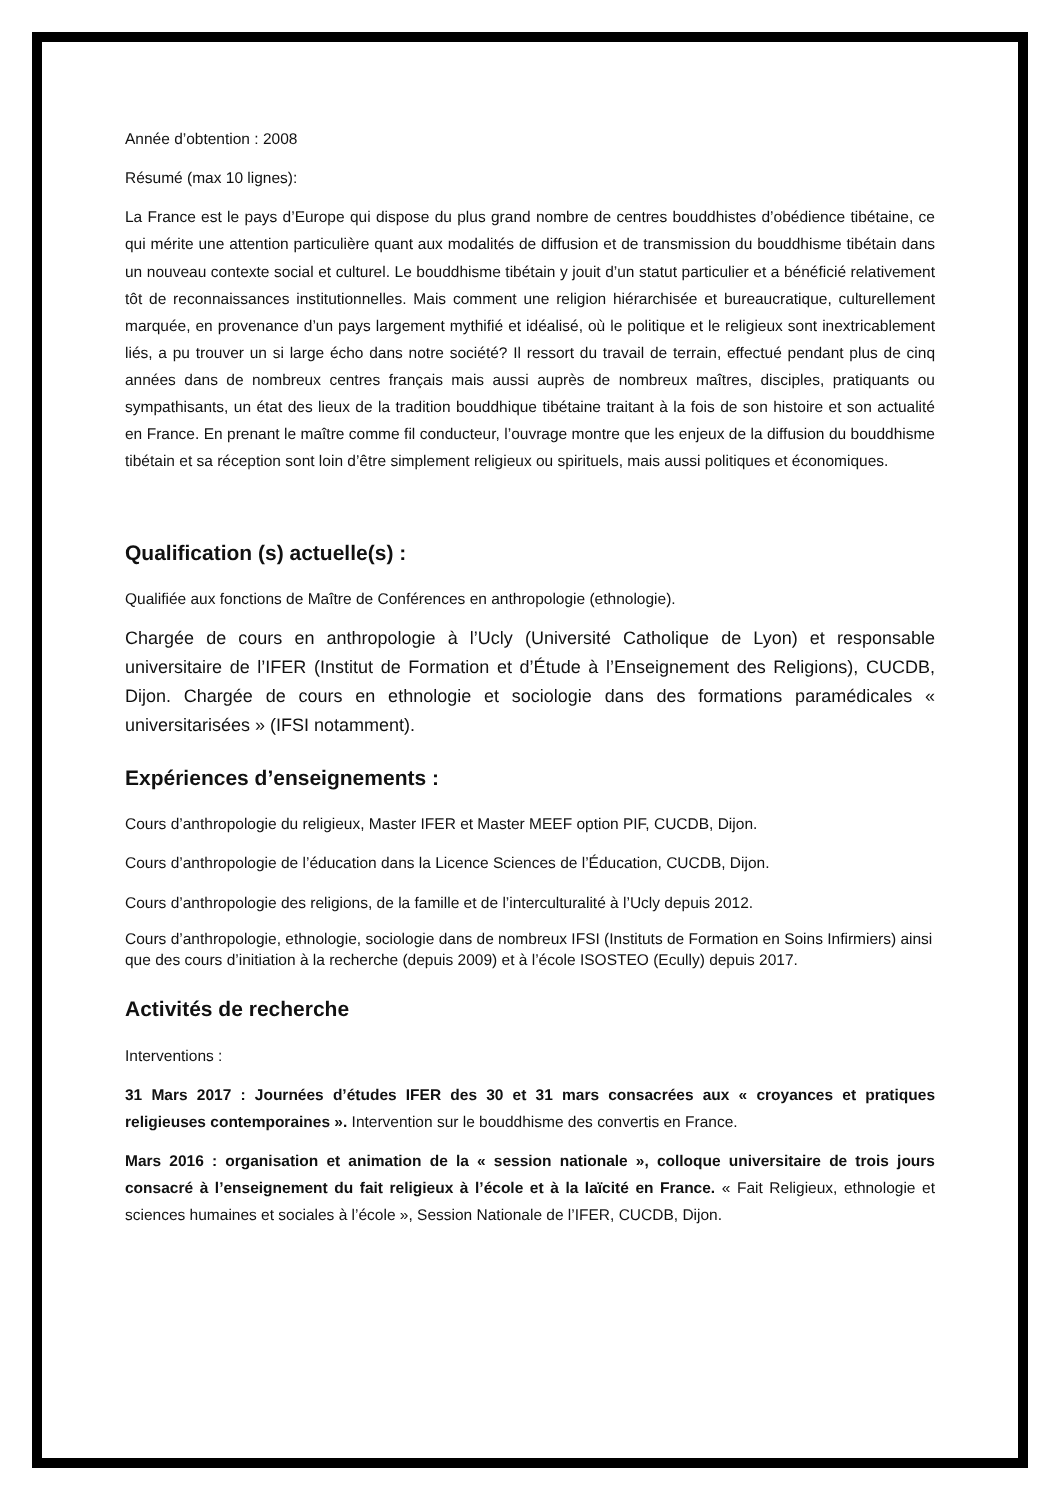Année d’obtention : 2008
Résumé (max 10 lignes):
La France est le pays d’Europe qui dispose du plus grand nombre de centres bouddhistes d’obédience tibétaine, ce qui mérite une attention particulière quant aux modalités de diffusion et de transmission du bouddhisme tibétain dans un nouveau contexte social et culturel. Le bouddhisme tibétain y jouit d’un statut particulier et a bénéficié relativement tôt de reconnaissances institutionnelles. Mais comment une religion hiérarchisée et bureaucratique, culturellement marquée, en provenance d’un pays largement mythifié et idéalisé, où le politique et le religieux sont inextricablement liés, a pu trouver un si large écho dans notre société? Il ressort du travail de terrain, effectué pendant plus de cinq années dans de nombreux centres français mais aussi auprès de nombreux maîtres, disciples, pratiquants ou sympathisants, un état des lieux de la tradition bouddhique tibétaine traitant à la fois de son histoire et son actualité en France. En prenant le maître comme fil conducteur, l’ouvrage montre que les enjeux de la diffusion du bouddhisme tibétain et sa réception sont loin d’être simplement religieux ou spirituels, mais aussi politiques et économiques.
Qualification (s) actuelle(s) :
Qualifiée aux fonctions de Maître de Conférences en anthropologie (ethnologie).
Chargée de cours en anthropologie à l’Ucly (Université Catholique de Lyon) et responsable universitaire de l’IFER (Institut de Formation et d’Étude à l’Enseignement des Religions), CUCDB, Dijon. Chargée de cours en ethnologie et sociologie dans des formations paramédicales « universitarisées » (IFSI notamment).
Expériences d’enseignements :
Cours d’anthropologie du religieux, Master IFER et Master MEEF option PIF, CUCDB, Dijon.
Cours d’anthropologie de l’éducation dans la Licence Sciences de l’Éducation, CUCDB, Dijon.
Cours d’anthropologie des religions, de la famille et de l’interculturalité à l’Ucly depuis 2012.
Cours d’anthropologie, ethnologie, sociologie dans de nombreux IFSI (Instituts de Formation en Soins Infirmiers) ainsi que des cours d’initiation à la recherche (depuis 2009) et à l’école ISOSTEO (Ecully) depuis 2017.
Activités de recherche
Interventions :
31 Mars 2017 : Journées d’études IFER des 30 et 31 mars consacrées aux « croyances et pratiques religieuses contemporaines ». Intervention sur le bouddhisme des convertis en France.
Mars 2016 : organisation et animation de la « session nationale », colloque universitaire de trois jours consacré à l’enseignement du fait religieux à l’école et à la laïcité en France. « Fait Religieux, ethnologie et sciences humaines et sociales à l’école », Session Nationale de l’IFER, CUCDB, Dijon.